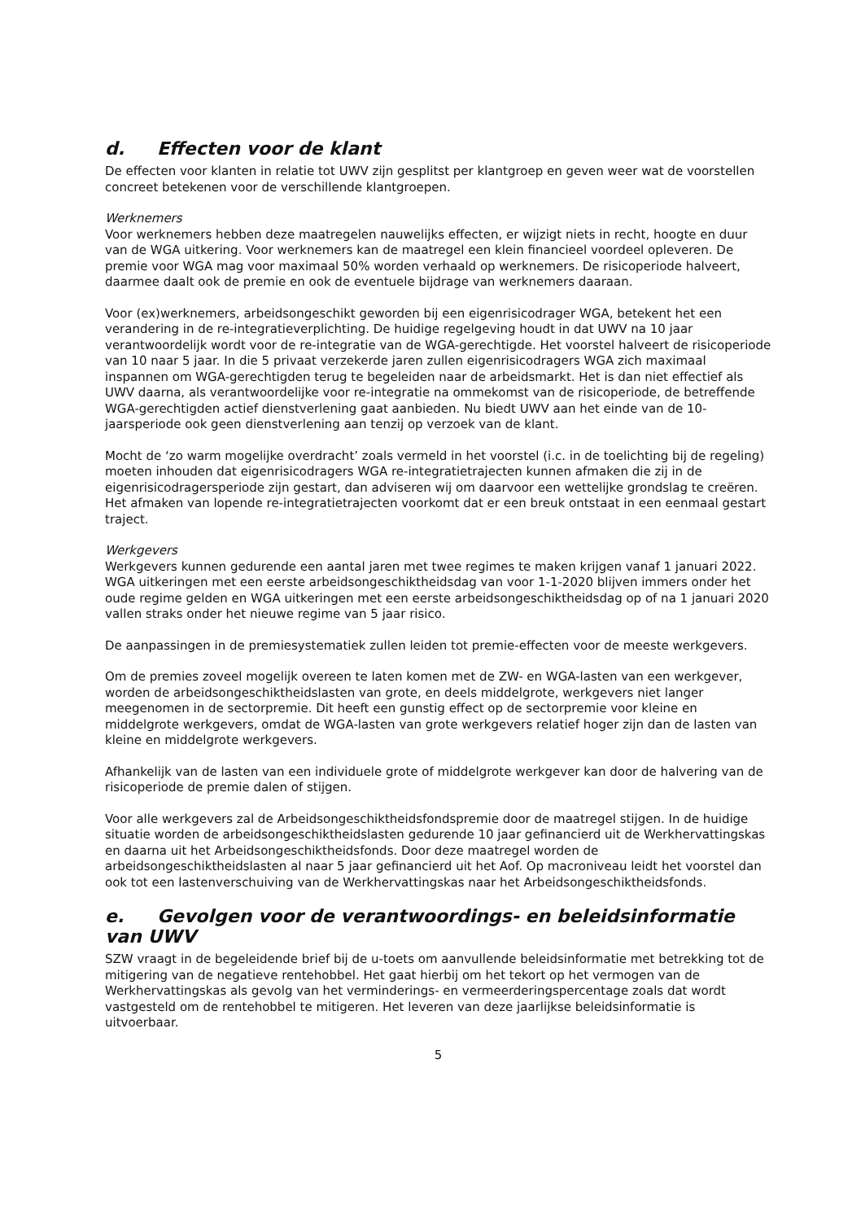d. Effecten voor de klant
De effecten voor klanten in relatie tot UWV zijn gesplitst per klantgroep en geven weer wat de voorstellen concreet betekenen voor de verschillende klantgroepen.
Werknemers
Voor werknemers hebben deze maatregelen nauwelijks effecten, er wijzigt niets in recht, hoogte en duur van de WGA uitkering. Voor werknemers kan de maatregel een klein financieel voordeel opleveren. De premie voor WGA mag voor maximaal 50% worden verhaald op werknemers. De risicoperiode halveert, daarmee daalt ook de premie en ook de eventuele bijdrage van werknemers daaraan.
Voor (ex)werknemers, arbeidsongeschikt geworden bij een eigenrisicodrager WGA, betekent het een verandering in de re-integratieverplichting. De huidige regelgeving houdt in dat UWV na 10 jaar verantwoordelijk wordt voor de re-integratie van de WGA-gerechtigde. Het voorstel halveert de risicoperiode van 10 naar 5 jaar. In die 5 privaat verzekerde jaren zullen eigenrisicodragers WGA zich maximaal inspannen om WGA-gerechtigden terug te begeleiden naar de arbeidsmarkt. Het is dan niet effectief als UWV daarna, als verantwoordelijke voor re-integratie na ommekomst van de risicoperiode, de betreffende WGA-gerechtigden actief dienstverlening gaat aanbieden. Nu biedt UWV aan het einde van de 10-jaarsperiode ook geen dienstverlening aan tenzij op verzoek van de klant.
Mocht de ‘zo warm mogelijke overdracht’ zoals vermeld in het voorstel (i.c. in de toelichting bij de regeling) moeten inhouden dat eigenrisicodragers WGA re-integratietrajecten kunnen afmaken die zij in de eigenrisicodragersperiode zijn gestart, dan adviseren wij om daarvoor een wettelijke grondslag te creëren. Het afmaken van lopende re-integratietrajecten voorkomt dat er een breuk ontstaat in een eenmaal gestart traject.
Werkgevers
Werkgevers kunnen gedurende een aantal jaren met twee regimes te maken krijgen vanaf 1 januari 2022. WGA uitkeringen met een eerste arbeidsongeschiktheidsdag van voor 1-1-2020 blijven immers onder het oude regime gelden en WGA uitkeringen met een eerste arbeidsongeschiktheidsdag op of na 1 januari 2020 vallen straks onder het nieuwe regime van 5 jaar risico.
De aanpassingen in de premiesystematiek zullen leiden tot premie-effecten voor de meeste werkgevers.
Om de premies zoveel mogelijk overeen te laten komen met de ZW- en WGA-lasten van een werkgever, worden de arbeidsongeschiktheidslasten van grote, en deels middelgrote, werkgevers niet langer meegenomen in de sectorpremie. Dit heeft een gunstig effect op de sectorpremie voor kleine en middelgrote werkgevers, omdat de WGA-lasten van grote werkgevers relatief hoger zijn dan de lasten van kleine en middelgrote werkgevers.
Afhankelijk van de lasten van een individuele grote of middelgrote werkgever kan door de halvering van de risicoperiode de premie dalen of stijgen.
Voor alle werkgevers zal de Arbeidsongeschiktheidsfondspremie door de maatregel stijgen. In de huidige situatie worden de arbeidsongeschiktheidslasten gedurende 10 jaar gefinancierd uit de Werkhervattingskas en daarna uit het Arbeidsongeschiktheidsfonds. Door deze maatregel worden de arbeidsongeschiktheidslasten al naar 5 jaar gefinancierd uit het Aof. Op macroniveau leidt het voorstel dan ook tot een lastenverschuiving van de Werkhervattingskas naar het Arbeidsongeschiktheidsfonds.
e. Gevolgen voor de verantwoordings- en beleidsinformatie van UWV
SZW vraagt in de begeleidende brief bij de u-toets om aanvullende beleidsinformatie met betrekking tot de mitigering van de negatieve rentehobbel. Het gaat hierbij om het tekort op het vermogen van de Werkhervattingskas als gevolg van het verminderings- en vermeerderingspercentage zoals dat wordt vastgesteld om de rentehobbel te mitigeren. Het leveren van deze jaarlijkse beleidsinformatie is uitvoerbaar.
5